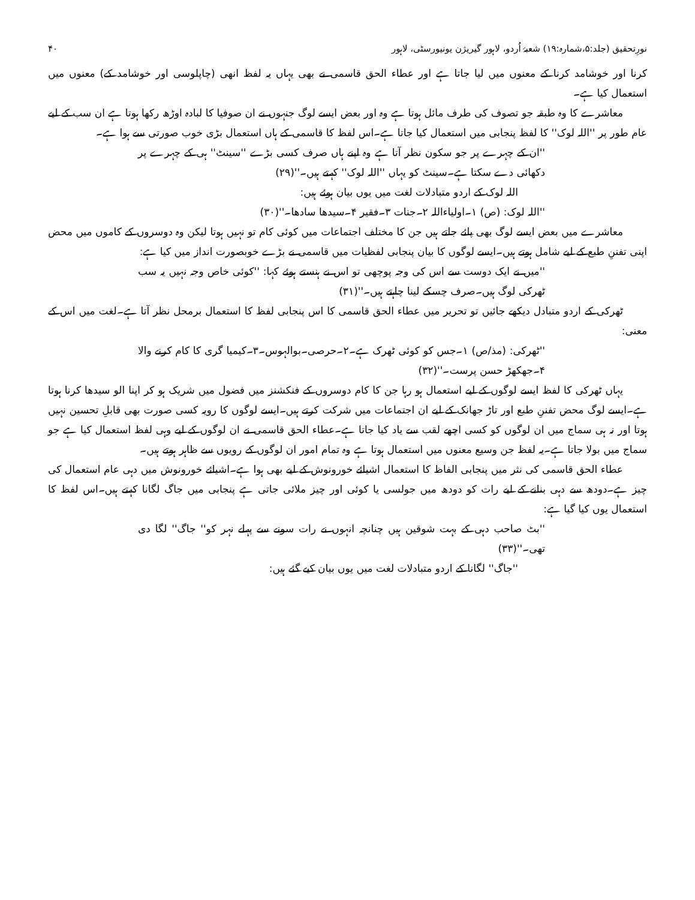نورِتحقیق (جلد:۵،شمارہ:۱۹) شعبۂ اُردو، لاہور گیریژن یونیورسٹی، لاہور ۴۰
کرنا اور خوشامد کرنا کے معنوں میں لیا جاتا ہے اور عطاء الحق قاسمی نے بھی یہاں یہ لفظ انھی (چاپلوسی اور خوشامد کے) معنوں میں استعمال کیا ہے۔
معاشرے کا وہ طبقہ جو تصوف کی طرف مائل ہوتا ہے وہ اور بعض ایسے لوگ جنہوں نے ان صوفیا کا لبادہ اوڑھ رکھا ہوتا ہے ان سب کے لیے عام طور پر ''اللہ لوک'' کا لفظ پنجابی میں استعمال کیا جاتا ہے۔اس لفظ کا قاسمی کے ہاں استعمال بڑی خوب صورتی سے ہوا ہے۔
''ان کے چہرے پر جو سکون نظر آتا ہے وہ اپنے ہاں صرف کسی بڑے ''سینٹ'' ہی کے چہرے پر دکھائی دے سکتا ہے۔سینٹ کو یہاں ''اللہ لوک'' کہتے ہیں۔''(۲۹)
اللہ لوک کے اردو متبادلات لغت میں یوں بیان ہوئے ہیں:
''اللہ لوک: (ص) ۱۔اولیاءاللہ ۲۔جنات ۳۔فقیر ۴۔سیدھا سادھا۔''(۳۰)
معاشرے میں بعض ایسے لوگ بھی پائے جاتے ہیں جن کا مختلف اجتماعات میں کوئی کام تو نہیں ہوتا لیکن وہ دوسروں کے کاموں میں محض اپنی تفننِ طبع کے لیے شامل ہوتے ہیں۔ایسے لوگوں کا بیان پنجابی لفظیات میں قاسمی نے بڑے خوبصورت انداز میں کیا ہے:
''میں نے ایک دوست سے اس کی وجہ پوچھی تو اس نے ہنستے ہوئے کہا: ''کوئی خاص وجہ نہیں یہ سب ٹھرکی لوگ ہیں۔صرف چسکے لینا چاہتے ہیں۔''(۳۱)
ٹھرکی کے اردو متبادل دیکھے جائیں تو تحریر میں عطاء الحق قاسمی کا اس پنجابی لفظ کا استعمال برمحل نظر آتا ہے۔لغت میں اس کے معنی:
''ٹھرکی: (مذ/ص) ۱۔جس کو کوئی ٹھرک ہے۔۲۔حرصی۔بوالہوس۔۳۔کیمیا گری کا کام کرنے والا ۴۔جھکھڑ حسن پرست۔''(۳۲)
یہاں ٹھرکی کا لفظ ایسے لوگوں کے لیے استعمال ہو رہا جن کا کام دوسروں کے فنکشنز میں فضول میں شریک ہو کر اپنا الو سیدھا کرنا ہوتا ہے۔ایسے لوگ محض تفننِ طبع اور تاڑ جھانک کے لیے ان اجتماعات میں شرکت کرتے ہیں۔ایسے لوگوں کا رویہ کسی صورت بھی قابلِ تحسین نہیں ہوتا اور نہ ہی سماج میں ان لوگوں کو کسی اچھے لقب سے یاد کیا جاتا ہے۔عطاء الحق قاسمی نے ان لوگوں کے لیے وہی لفظ استعمال کیا ہے جو سماج میں بولا جاتا ہے۔یہ لفظ جن وسیع معنوں میں استعمال ہوتا ہے وہ تمام امور ان لوگوں کے رویوں سے ظاہر ہوتے ہیں۔
عطاء الحق قاسمی کی نثر میں پنجابی الفاظ کا استعمال اشیائے خورونوش کے لیے بھی ہوا ہے۔اشیائے خورونوش میں دہی عام استعمال کی چیز ہے۔دودھ سے دہی بنانے کے لیے رات کو دودھ میں جولسی یا کوئی اور چیز ملائی جاتی ہے پنجابی میں جاگ لگانا کہتے ہیں۔اس لفظ کا استعمال یوں کیا گیا ہے:
''بٹ صاحب دہی کے بہت شوقین ہیں چنانچہ انہوں نے رات سونے سے پہلے نہر کو'' جاگ'' لگا دی تھی۔''(۳۳)
''جاگ'' لگانا کے اردو متبادلات لغت میں یوں بیان کیے گئے ہیں: